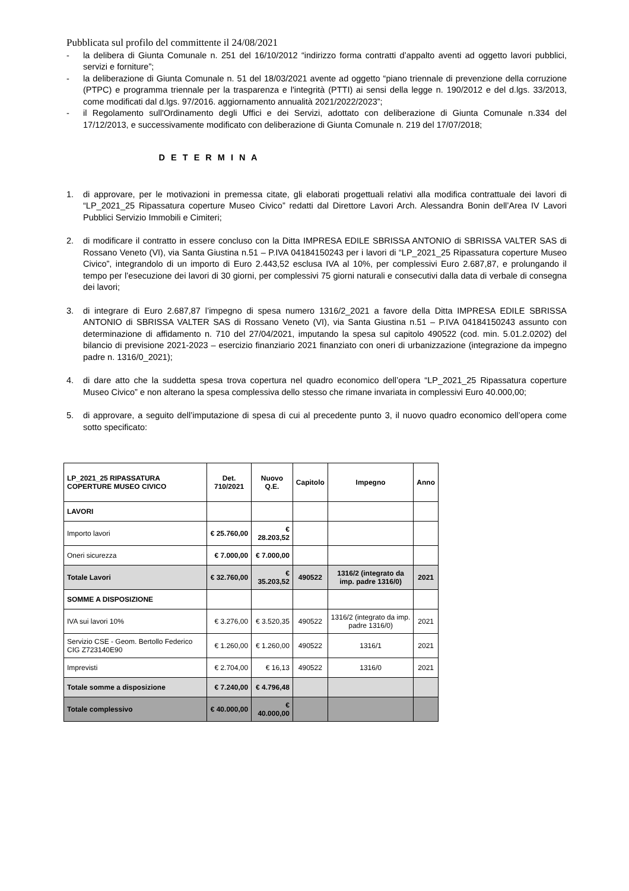Pubblicata sul profilo del committente il 24/08/2021
- la delibera di Giunta Comunale n. 251 del 16/10/2012 “indirizzo forma contratti d’appalto aventi ad oggetto lavori pubblici, servizi e forniture”;
- la deliberazione di Giunta Comunale n. 51 del 18/03/2021 avente ad oggetto “piano triennale di prevenzione della corruzione (PTPC) e programma triennale per la trasparenza e l'integrità (PTTI) ai sensi della legge n. 190/2012 e del d.lgs. 33/2013, come modificati dal d.lgs. 97/2016. aggiornamento annualità 2021/2022/2023”;
- il Regolamento sull'Ordinamento degli Uffici e dei Servizi, adottato con deliberazione di Giunta Comunale n.334 del 17/12/2013, e successivamente modificato con deliberazione di Giunta Comunale n. 219 del 17/07/2018;
D E T E R M I N A
1. di approvare, per le motivazioni in premessa citate, gli elaborati progettuali relativi alla modifica contrattuale dei lavori di “LP_2021_25 Ripassatura coperture Museo Civico” redatti dal Direttore Lavori Arch. Alessandra Bonin dell’Area IV Lavori Pubblici Servizio Immobili e Cimiteri;
2. di modificare il contratto in essere concluso con la Ditta IMPRESA EDILE SBRISSA ANTONIO di SBRISSA VALTER SAS di Rossano Veneto (VI), via Santa Giustina n.51 – P.IVA 04184150243 per i lavori di “LP_2021_25 Ripassatura coperture Museo Civico”, integrandolo di un importo di Euro 2.443,52 esclusa IVA al 10%, per complessivi Euro 2.687,87, e prolungando il tempo per l’esecuzione dei lavori di 30 giorni, per complessivi 75 giorni naturali e consecutivi dalla data di verbale di consegna dei lavori;
3. di integrare di Euro 2.687,87 l’impegno di spesa numero 1316/2_2021 a favore della Ditta IMPRESA EDILE SBRISSA ANTONIO di SBRISSA VALTER SAS di Rossano Veneto (VI), via Santa Giustina n.51 – P.IVA 04184150243 assunto con determinazione di affidamento n. 710 del 27/04/2021, imputando la spesa sul capitolo 490522 (cod. min. 5.01.2.0202) del bilancio di previsione 2021-2023 – esercizio finanziario 2021 finanziato con oneri di urbanizzazione (integrazione da impegno padre n. 1316/0_2021);
4. di dare atto che la suddetta spesa trova copertura nel quadro economico dell’opera “LP_2021_25 Ripassatura coperture Museo Civico” e non alterano la spesa complessiva dello stesso che rimane invariata in complessivi Euro 40.000,00;
5. di approvare, a seguito dell’imputazione di spesa di cui al precedente punto 3, il nuovo quadro economico dell’opera come sotto specificato:
| LP_2021_25 RIPASSATURA COPERTURE MUSEO CIVICO | Det. 710/2021 | Nuovo Q.E. | Capitolo | Impegno | Anno |
| --- | --- | --- | --- | --- | --- |
| LAVORI | | | | | |
| Importo lavori | € 25.760,00 | € 28.203,52 | | | |
| Oneri sicurezza | € 7.000,00 | € 7.000,00 | | | |
| Totale Lavori | € 32.760,00 | € 35.203,52 | 490522 | 1316/2 (integrato da imp. padre 1316/0) | 2021 |
| SOMME A DISPOSIZIONE | | | | | |
| IVA sui lavori 10% | € 3.276,00 | € 3.520,35 | 490522 | 1316/2 (integrato da imp. padre 1316/0) | 2021 |
| Servizio CSE - Geom. Bertollo Federico CIG Z723140E90 | € 1.260,00 | € 1.260,00 | 490522 | 1316/1 | 2021 |
| Imprevisti | € 2.704,00 | € 16,13 | 490522 | 1316/0 | 2021 |
| Totale somme a disposizione | € 7.240,00 | € 4.796,48 | | | |
| Totale complessivo | € 40.000,00 | € 40.000,00 | | | |